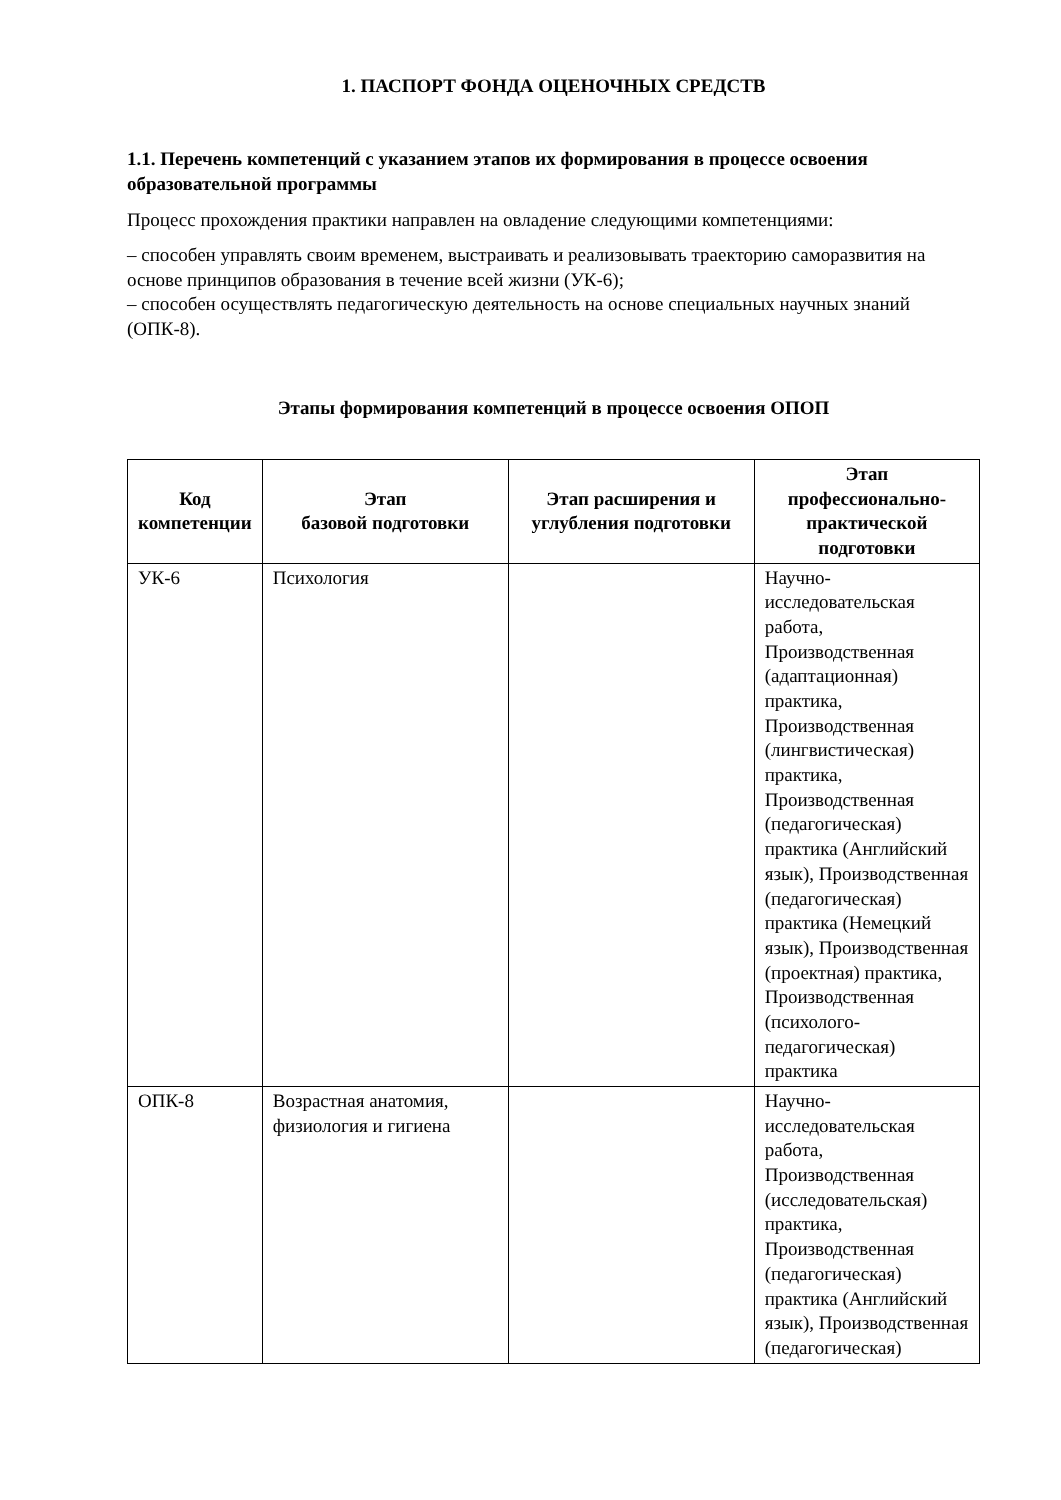1. ПАСПОРТ ФОНДА ОЦЕНОЧНЫХ СРЕДСТВ
1.1. Перечень компетенций с указанием этапов их формирования в процессе освоения образовательной программы
Процесс прохождения практики направлен на овладение следующими компетенциями:
– способен управлять своим временем, выстраивать и реализовывать траекторию саморазвития на основе принципов образования в течение всей жизни (УК-6);
– способен осуществлять педагогическую деятельность на основе специальных научных знаний (ОПК-8).
Этапы формирования компетенций в процессе освоения ОПОП
| Код компетенции | Этап базовой подготовки | Этап расширения и углубления подготовки | Этап профессионально-практической подготовки |
| --- | --- | --- | --- |
| УК-6 | Психология | | Научно-исследовательская работа, Производственная (адаптационная) практика, Производственная (лингвистическая) практика, Производственная (педагогическая) практика (Английский язык), Производственная (педагогическая) практика (Немецкий язык), Производственная (проектная) практика, Производственная (психолого-педагогическая) практика |
| ОПК-8 | Возрастная анатомия, физиология и гигиена | | Научно-исследовательская работа, Производственная (исследовательская) практика, Производственная (педагогическая) практика (Английский язык), Производственная (педагогическая) |